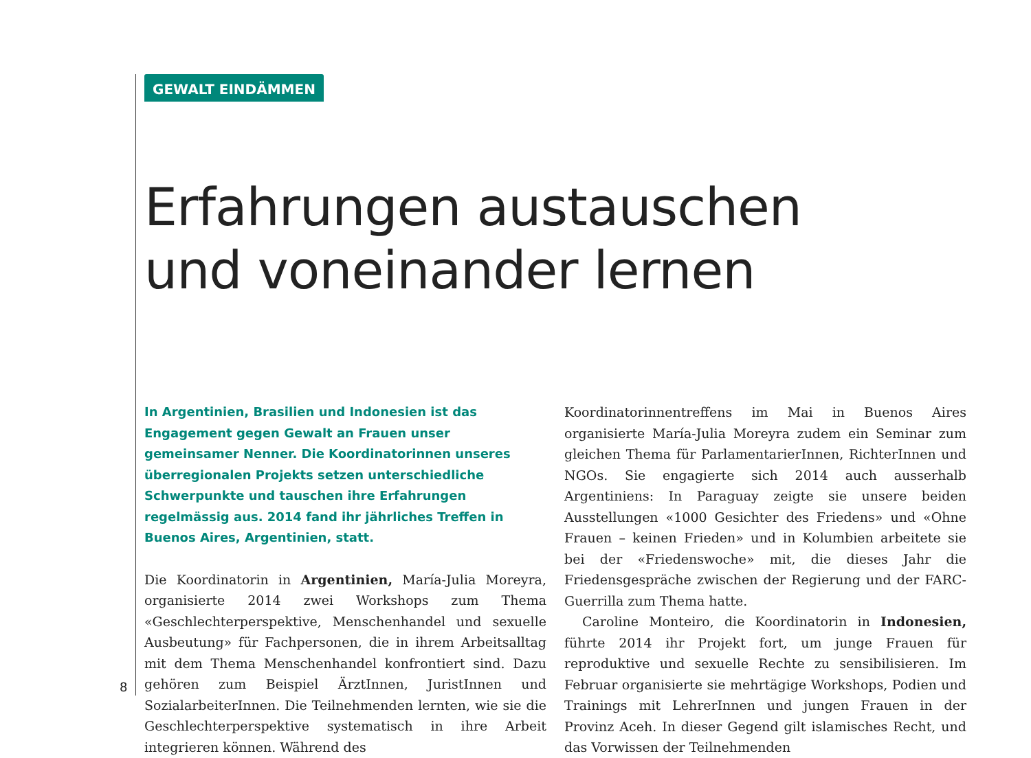GEWALT EINDÄMMEN
Erfahrungen austauschen
und voneinander lernen
In Argentinien, Brasilien und Indonesien ist das Engagement gegen Gewalt an Frauen unser gemeinsamer Nenner. Die Koordinatorinnen unseres überregionalen Projekts setzen unterschiedliche Schwerpunkte und tauschen ihre Erfahrungen regelmässig aus. 2014 fand ihr jährliches Treffen in Buenos Aires, Argentinien, statt.
Die Koordinatorin in Argentinien, María-Julia Moreyra, organisierte 2014 zwei Workshops zum Thema «Geschlechterperspektive, Menschenhandel und sexuelle Ausbeutung» für Fachpersonen, die in ihrem Arbeitsalltag mit dem Thema Menschenhandel konfrontiert sind. Dazu gehören zum Beispiel ÄrztInnen, JuristInnen und SozialarbeiterInnen. Die Teilnehmenden lernten, wie sie die Geschlechterperspektive systematisch in ihre Arbeit integrieren können. Während des
Koordinatorinnentreffens im Mai in Buenos Aires organisierte María-Julia Moreyra zudem ein Seminar zum gleichen Thema für ParlamentarierInnen, RichterInnen und NGOs. Sie engagierte sich 2014 auch ausserhalb Argentiniens: In Paraguay zeigte sie unsere beiden Ausstellungen «1000 Gesichter des Friedens» und «Ohne Frauen – keinen Frieden» und in Kolumbien arbeitete sie bei der «Friedenswoche» mit, die dieses Jahr die Friedensgespräche zwischen der Regierung und der FARC-Guerrilla zum Thema hatte.
Caroline Monteiro, die Koordinatorin in Indonesien, führte 2014 ihr Projekt fort, um junge Frauen für reproduktive und sexuelle Rechte zu sensibilisieren. Im Februar organisierte sie mehrtägige Workshops, Podien und Trainings mit LehrerInnen und jungen Frauen in der Provinz Aceh. In dieser Gegend gilt islamisches Recht, und das Vorwissen der Teilnehmenden
8